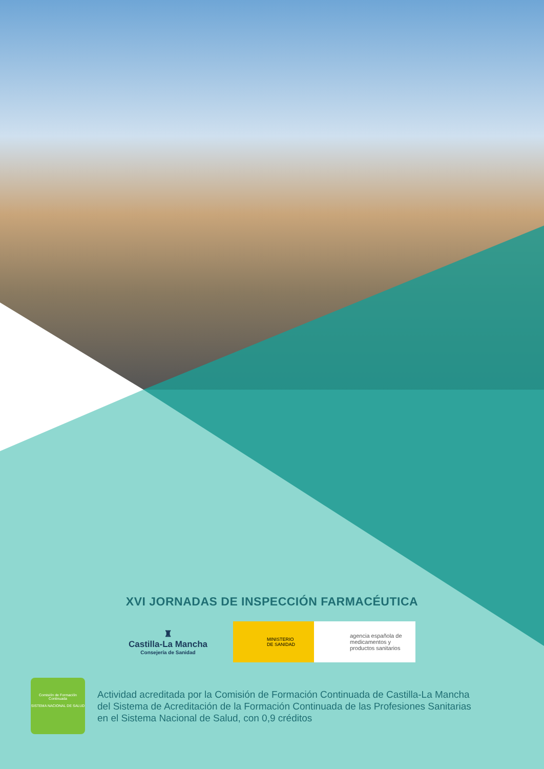XVI JORNADAS DE INSPECCIÓN FARMACÉUTICA
♜
Castilla-La Mancha
Consejería de Sanidad
MINISTERIO
DE SANIDAD
agencia española de
medicamentos y
productos sanitarios
Comisión de Formación Continuada
SISTEMA NACIONAL DE SALUD
Actividad acreditada por la Comisión de Formación Continuada de Castilla-La Mancha
del Sistema de Acreditación de la Formación Continuada de las Profesiones Sanitarias
en el Sistema Nacional de Salud, con 0,9 créditos